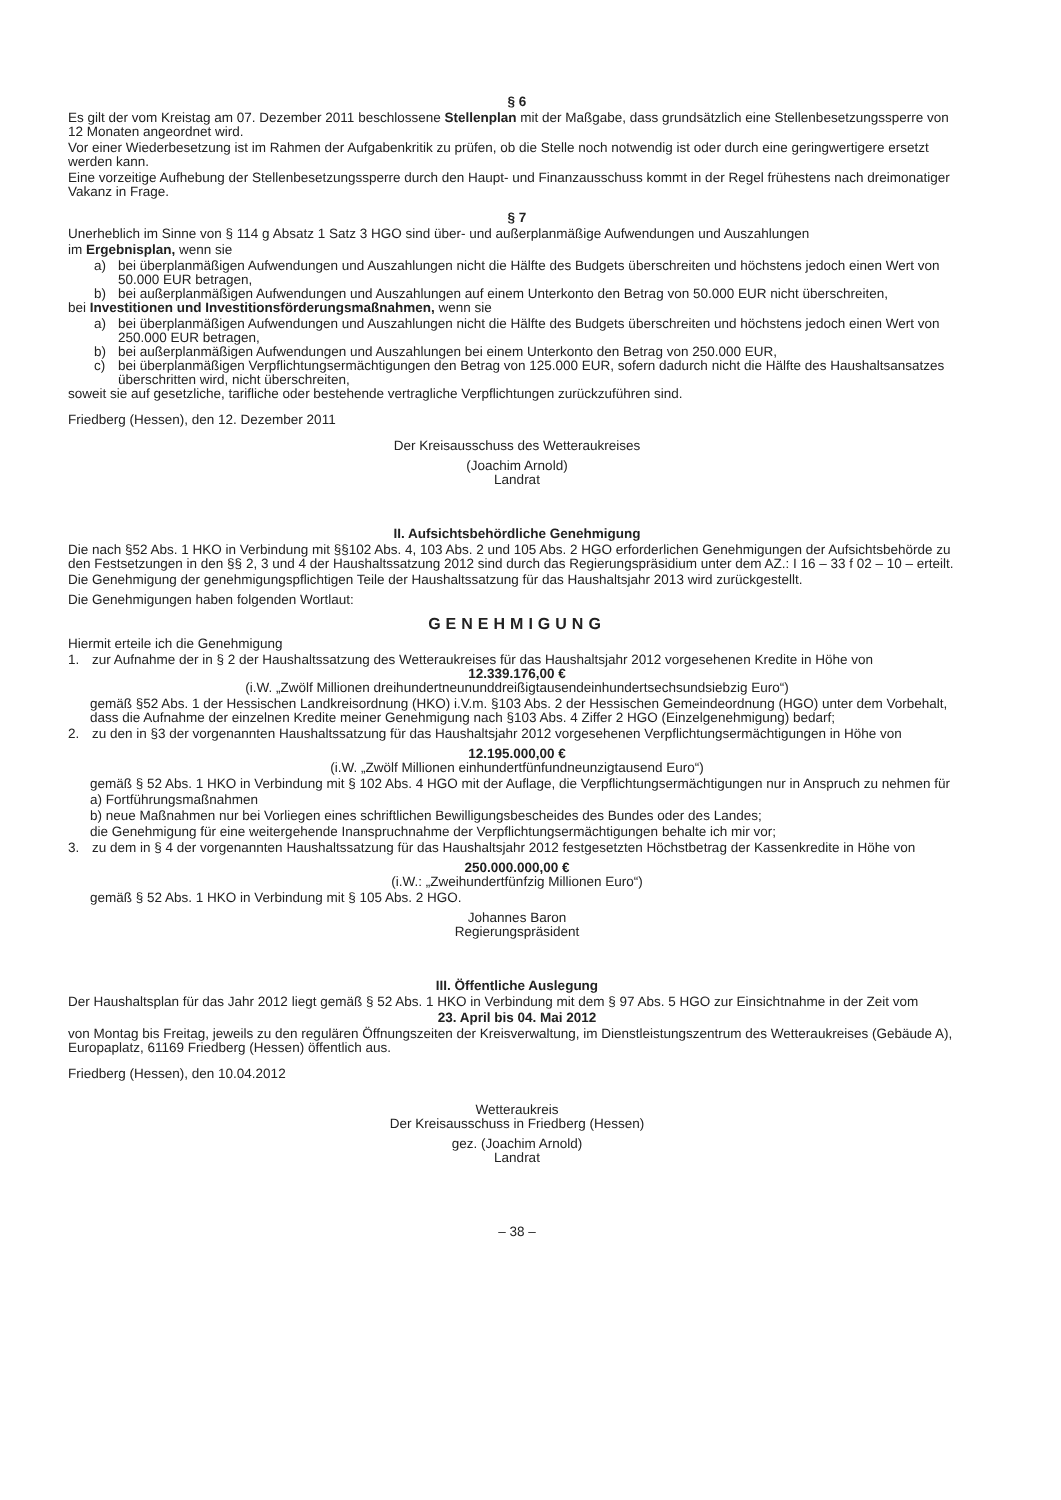§ 6
Es gilt der vom Kreistag am 07. Dezember 2011 beschlossene Stellenplan mit der Maßgabe, dass grundsätzlich eine Stellenbesetzungssperre von 12 Monaten angeordnet wird.
Vor einer Wiederbesetzung ist im Rahmen der Aufgabenkritik zu prüfen, ob die Stelle noch notwendig ist oder durch eine geringwertigere ersetzt werden kann.
Eine vorzeitige Aufhebung der Stellenbesetzungssperre durch den Haupt- und Finanzausschuss kommt in der Regel frühestens nach dreimonatiger Vakanz in Frage.
§ 7
Unerheblich im Sinne von § 114 g Absatz 1 Satz 3 HGO sind über- und außerplanmäßige Aufwendungen und Auszahlungen
im Ergebnisplan, wenn sie
a) bei überplanmäßigen Aufwendungen und Auszahlungen nicht die Hälfte des Budgets überschreiten und höchstens jedoch einen Wert von 50.000 EUR betragen,
b) bei außerplanmäßigen Aufwendungen und Auszahlungen auf einem Unterkonto den Betrag von 50.000 EUR nicht überschreiten,
bei Investitionen und Investitionsförderungsmaßnahmen, wenn sie
a) bei überplanmäßigen Aufwendungen und Auszahlungen nicht die Hälfte des Budgets überschreiten und höchstens jedoch einen Wert von 250.000 EUR betragen,
b) bei außerplanmäßigen Aufwendungen und Auszahlungen bei einem Unterkonto den Betrag von 250.000 EUR,
c) bei überplanmäßigen Verpflichtungsermächtigungen den Betrag von 125.000 EUR, sofern dadurch nicht die Hälfte des Haushaltsansatzes überschritten wird, nicht überschreiten,
soweit sie auf gesetzliche, tarifliche oder bestehende vertragliche Verpflichtungen zurückzuführen sind.
Friedberg (Hessen), den 12. Dezember 2011
Der Kreisausschuss des Wetteraukreises
(Joachim Arnold)
Landrat
II. Aufsichtsbehördliche Genehmigung
Die nach §52 Abs. 1 HKO in Verbindung mit §§102 Abs. 4, 103 Abs. 2 und 105 Abs. 2 HGO erforderlichen Genehmigungen der Aufsichtsbehörde zu den Festsetzungen in den §§ 2, 3 und 4 der Haushaltssatzung 2012 sind durch das Regierungspräsidium unter dem AZ.: I 16 – 33 f 02 – 10 – erteilt.
Die Genehmigung der genehmigungspflichtigen Teile der Haushaltssatzung für das Haushaltsjahr 2013 wird zurückgestellt.
Die Genehmigungen haben folgenden Wortlaut:
GENEHMIGUNG
Hiermit erteile ich die Genehmigung
1. zur Aufnahme der in § 2 der Haushaltssatzung des Wetteraukreises für das Haushaltsjahr 2012 vorgesehenen Kredite in Höhe von
12.339.176,00 €
(i.W. „Zwölf Millionen dreihundertneununddreißigtausendeinhundertsechsundsiebzig Euro“)
gemäß §52 Abs. 1 der Hessischen Landkreisordnung (HKO) i.V.m. §103 Abs. 2 der Hessischen Gemeindeordnung (HGO) unter dem Vorbehalt, dass die Aufnahme der einzelnen Kredite meiner Genehmigung nach §103 Abs. 4 Ziffer 2 HGO (Einzelgenehmigung) bedarf;
2. zu den in §3 der vorgenannten Haushaltssatzung für das Haushaltsjahr 2012 vorgesehenen Verpflichtungsermächtigungen in Höhe von
12.195.000,00 €
(i.W. „Zwölf Millionen einhundertfünfundneunzigtausend Euro“)
gemäß § 52 Abs. 1 HKO in Verbindung mit § 102 Abs. 4 HGO mit der Auflage, die Verpflichtungsermächtigungen nur in Anspruch zu nehmen für
a) Fortführungsmaßnahmen
b) neue Maßnahmen nur bei Vorliegen eines schriftlichen Bewilligungsbescheides des Bundes oder des Landes;
die Genehmigung für eine weitergehende Inanspruchnahme der Verpflichtungsermächtigungen behalte ich mir vor;
3. zu dem in § 4 der vorgenannten Haushaltssatzung für das Haushaltsjahr 2012 festgesetzten Höchstbetrag der Kassenkredite in Höhe von
250.000.000,00 €
(i.W.: „Zweihundertfünfzig Millionen Euro“)
gemäß § 52 Abs. 1 HKO in Verbindung mit § 105 Abs. 2 HGO.
Johannes Baron
Regierungspräsident
III. Öffentliche Auslegung
Der Haushaltsplan für das Jahr 2012 liegt gemäß § 52 Abs. 1 HKO in Verbindung mit dem § 97 Abs. 5 HGO zur Einsichtnahme in der Zeit vom
23. April bis 04. Mai 2012
von Montag bis Freitag, jeweils zu den regulären Öffnungszeiten der Kreisverwaltung, im Dienstleistungszentrum des Wetteraukreises (Gebäude A), Europaplatz, 61169 Friedberg (Hessen) öffentlich aus.
Friedberg (Hessen), den 10.04.2012
Wetteraukreis
Der Kreisausschuss in Friedberg (Hessen)
gez. (Joachim Arnold)
Landrat
– 38 –